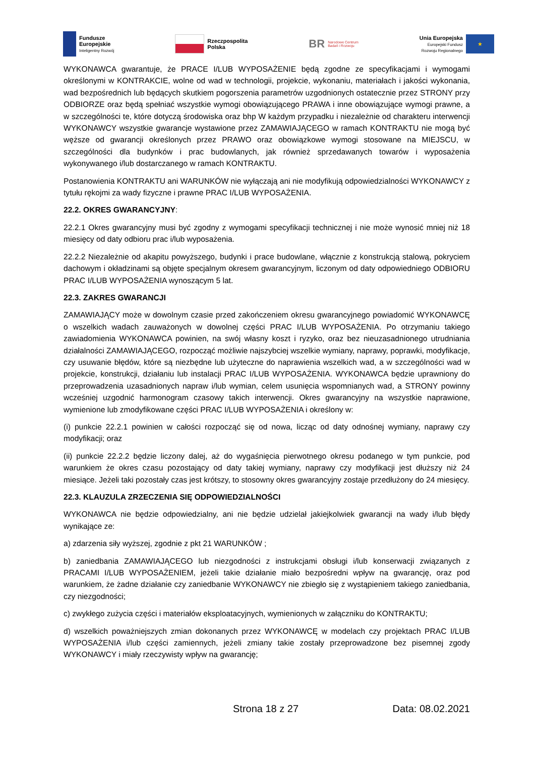Fundusze
Europejskie
Inteligentny Rozwój
Rzeczpospolita
Polska
BR Narodowe Centrum
Badań i Rozwoju
Unia Europejska
Europejski Fundusz
Rozwoju Regionalnego
★
WYKONAWCA gwarantuje, że PRACE I/LUB WYPOSAŻENIE będą zgodne ze specyfikacjami i wymogami określonymi w KONTRAKCIE, wolne od wad w technologii, projekcie, wykonaniu, materiałach i jakości wykonania, wad bezpośrednich lub będących skutkiem pogorszenia parametrów uzgodnionych ostatecznie przez STRONY przy ODBIORZE oraz będą spełniać wszystkie wymogi obowiązującego PRAWA i inne obowiązujące wymogi prawne, a w szczególności te, które dotyczą środowiska oraz bhp W każdym przypadku i niezależnie od charakteru interwencji WYKONAWCY wszystkie gwarancje wystawione przez ZAMAWIAJĄCEGO w ramach KONTRAKTU nie mogą być węższe od gwarancji określonych przez PRAWO oraz obowiązkowe wymogi stosowane na MIEJSCU, w szczególności dla budynków i prac budowlanych, jak również sprzedawanych towarów i wyposażenia wykonywanego i/lub dostarczanego w ramach KONTRAKTU.
Postanowienia KONTRAKTU ani WARUNKÓW nie wyłączają ani nie modyfikują odpowiedzialności WYKONAWCY z tytułu rękojmi za wady fizyczne i prawne PRAC I/LUB WYPOSAŻENIA.
22.2. OKRES GWARANCYJNY:
22.2.1 Okres gwarancyjny musi być zgodny z wymogami specyfikacji technicznej i nie może wynosić mniej niż 18 miesięcy od daty odbioru prac i/lub wyposażenia.
22.2.2 Niezależnie od akapitu powyższego, budynki i prace budowlane, włącznie z konstrukcją stalową, pokryciem dachowym i okładzinami są objęte specjalnym okresem gwarancyjnym, liczonym od daty odpowiedniego ODBIORU PRAC I/LUB WYPOSAŻENIA wynoszącym 5 lat.
22.3. ZAKRES GWARANCJI
ZAMAWIAJĄCY może w dowolnym czasie przed zakończeniem okresu gwarancyjnego powiadomić WYKONAWCĘ o wszelkich wadach zauważonych w dowolnej części PRAC I/LUB WYPOSAŻENIA. Po otrzymaniu takiego zawiadomienia WYKONAWCA powinien, na swój własny koszt i ryzyko, oraz bez nieuzasadnionego utrudniania działalności ZAMAWIAJĄCEGO, rozpocząć możliwie najszybciej wszelkie wymiany, naprawy, poprawki, modyfikacje, czy usuwanie błędów, które są niezbędne lub użyteczne do naprawienia wszelkich wad, a w szczególności wad w projekcie, konstrukcji, działaniu lub instalacji PRAC I/LUB WYPOSAŻENIA. WYKONAWCA będzie uprawniony do przeprowadzenia uzasadnionych napraw i/lub wymian, celem usunięcia wspomnianych wad, a STRONY powinny wcześniej uzgodnić harmonogram czasowy takich interwencji. Okres gwarancyjny na wszystkie naprawione, wymienione lub zmodyfikowane części PRAC I/LUB WYPOSAŻENIA i określony w:
(i) punkcie 22.2.1 powinien w całości rozpocząć się od nowa, licząc od daty odnośnej wymiany, naprawy czy modyfikacji; oraz
(ii) punkcie 22.2.2 będzie liczony dalej, aż do wygaśnięcia pierwotnego okresu podanego w tym punkcie, pod warunkiem że okres czasu pozostający od daty takiej wymiany, naprawy czy modyfikacji jest dłuższy niż 24 miesiące. Jeżeli taki pozostały czas jest krótszy, to stosowny okres gwarancyjny zostaje przedłużony do 24 miesięcy.
22.3. KLAUZULA ZRZECZENIA SIĘ ODPOWIEDZIALNOŚCI
WYKONAWCA nie będzie odpowiedzialny, ani nie będzie udzielał jakiejkolwiek gwarancji na wady i/lub błędy wynikające ze:
a) zdarzenia siły wyższej, zgodnie z pkt 21 WARUNKÓW ;
b) zaniedbania ZAMAWIAJĄCEGO lub niezgodności z instrukcjami obsługi i/lub konserwacji związanych z PRACAMI I/LUB WYPOSAŻENIEM, jeżeli takie działanie miało bezpośredni wpływ na gwarancję, oraz pod warunkiem, że żadne działanie czy zaniedbanie WYKONAWCY nie zbiegło się z wystąpieniem takiego zaniedbania, czy niezgodności;
c) zwykłego zużycia części i materiałów eksploatacyjnych, wymienionych w załączniku do KONTRAKTU;
d) wszelkich poważniejszych zmian dokonanych przez WYKONAWCĘ w modelach czy projektach PRAC I/LUB WYPOSAŻENIA i/lub części zamiennych, jeżeli zmiany takie zostały przeprowadzone bez pisemnej zgody WYKONAWCY i miały rzeczywisty wpływ na gwarancję;
Strona 18 z 27 Data: 08.02.2021